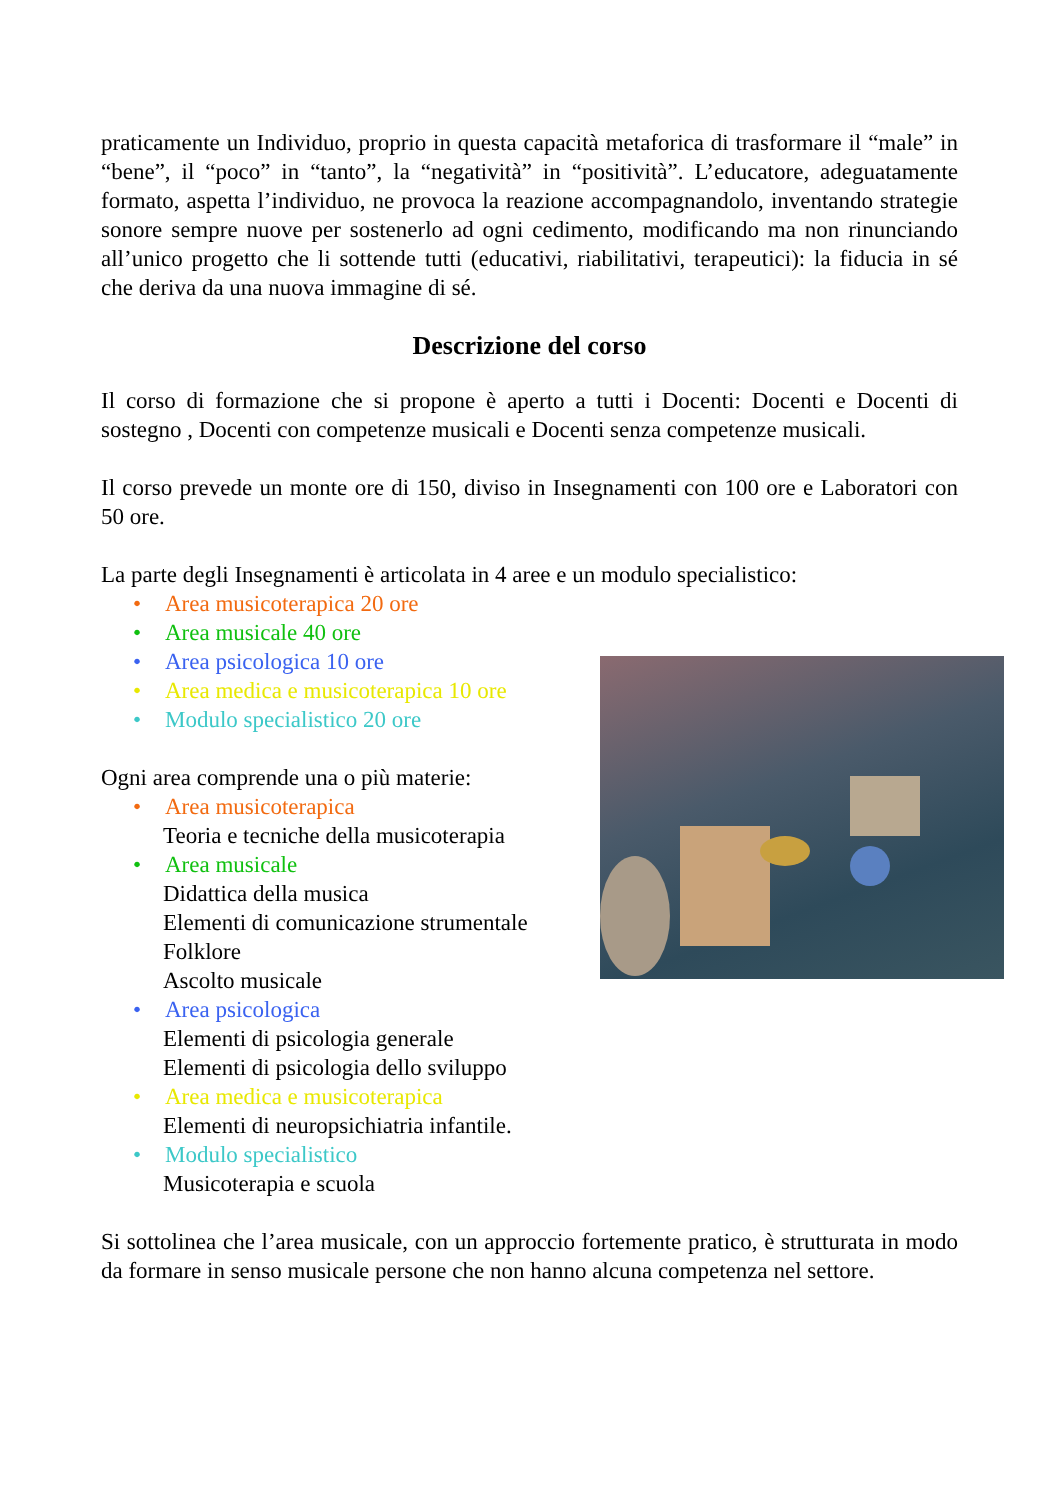praticamente un Individuo, proprio in questa capacità metaforica di trasformare il “male” in “bene”, il “poco” in “tanto”, la “negatività” in “positività”. L’educatore, adeguatamente formato, aspetta l’individuo, ne provoca la reazione accompagnandolo, inventando strategie sonore sempre nuove per sostenerlo ad ogni cedimento, modificando ma non rinunciando all’unico progetto che li sottende tutti (educativi, riabilitativi, terapeutici): la fiducia in sé che deriva da una nuova immagine di sé.
Descrizione del corso
Il corso di formazione che si propone è aperto a tutti i Docenti: Docenti e Docenti di sostegno , Docenti con competenze musicali e Docenti senza competenze musicali.
Il corso prevede un monte ore di 150, diviso in Insegnamenti con 100 ore e Laboratori con 50 ore.
La parte degli Insegnamenti è articolata in 4 aree e un modulo specialistico:
• Area musicoterapica 20 ore
• Area musicale 40 ore
• Area psicologica 10 ore
• Area medica e musicoterapica 10 ore
• Modulo specialistico 20 ore
Ogni area comprende una o più materie:
• Area musicoterapica
Teoria e tecniche della musicoterapia
• Area musicale
Didattica della musica
Elementi di comunicazione strumentale
Folklore
Ascolto musicale
• Area psicologica
Elementi di psicologia generale
Elementi di psicologia dello sviluppo
• Area medica e musicoterapica
Elementi di neuropsichiatria infantile.
• Modulo specialistico
Musicoterapia e scuola
Si sottolinea che l’area musicale, con un approccio fortemente pratico, è strutturata in modo da formare in senso musicale persone che non hanno alcuna competenza nel settore.